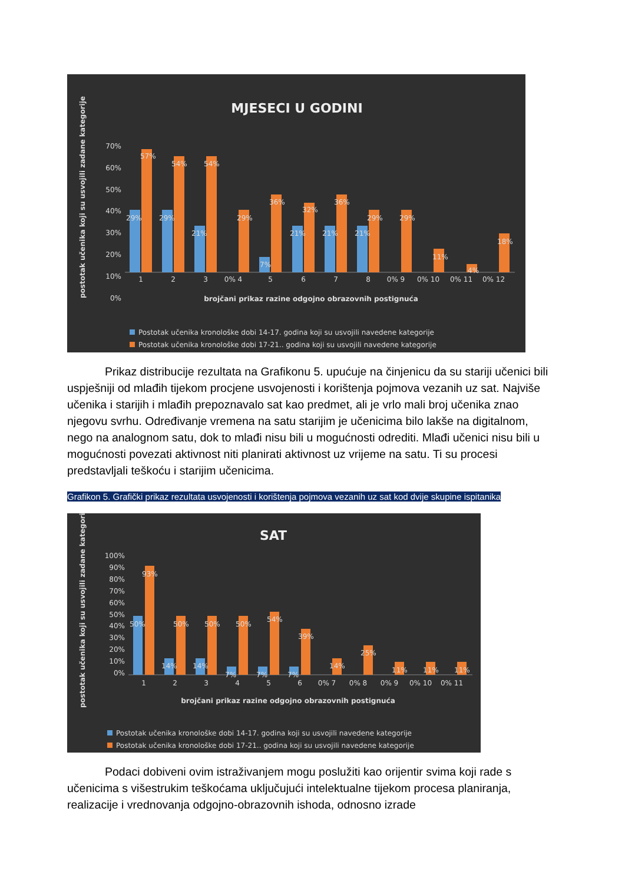MJESECI U GODINI
postotak učenika koji su usvojili zadane kategorije
70%
60%
50%
40%
30%
20%
10%
0%
57%
54%
54%
29%
29%
21%
29%
36%
32%
36%
21%
21%
21%
29%
29%
7%
11%
4%
18%
1
2
3
0% 4
5
6
7
8
0% 9
0% 10
0% 11
0% 12
brojčani prikaz razine odgojno obrazovnih postignuća
Postotak učenika kronološke dobi 14-17. godina koji su usvojili navedene kategorije
Postotak učenika kronološke dobi 17-21.. godina koji su usvojili navedene kategorije
Prikaz distribucije rezultata na Grafikonu 5. upućuje na činjenicu da su stariji učenici bili uspješniji od mlađih tijekom procjene usvojenosti i korištenja pojmova vezanih uz sat. Najviše učenika i starijih i mlađih prepoznavalo sat kao predmet, ali je vrlo mali broj učenika znao njegovu svrhu. Određivanje vremena na satu starijim je učenicima bilo lakše na digitalnom, nego na analognom satu, dok to mlađi nisu bili u mogućnosti odrediti. Mlađi učenici nisu bili u mogućnosti povezati aktivnost niti planirati aktivnost uz vrijeme na satu. Ti su procesi predstavljali teškoću i starijim učenicima.
Grafikon 5. Grafički prikaz rezultata usvojenosti i korištenja pojmova vezanih uz sat kod dvije skupine ispitanika
SAT
postotak učenika koji su usvojili zadane kategorije
100%
90%
80%
70%
60%
50%
40%
30%
20%
10%
0%
93%
50%
50%
50%
50%
54%
39%
14%
14%
7%
7%
7%
14%
25%
11%
11%
11%
1
2
3
4
5
6
0% 7
0% 8
0% 9
0% 10
0% 11
brojčani prikaz razine odgojno obrazovnih postignuća
Postotak učenika kronološke dobi 14-17. godina koji su usvojili navedene kategorije
Postotak učenika kronološke dobi 17-21.. godina koji su usvojili navedene kategorije
Podaci dobiveni ovim istraživanjem mogu poslužiti kao orijentir svima koji rade s učenicima s višestrukim teškoćama uključujući intelektualne tijekom procesa planiranja, realizacije i vrednovanja odgojno-obrazovnih ishoda, odnosno izrade